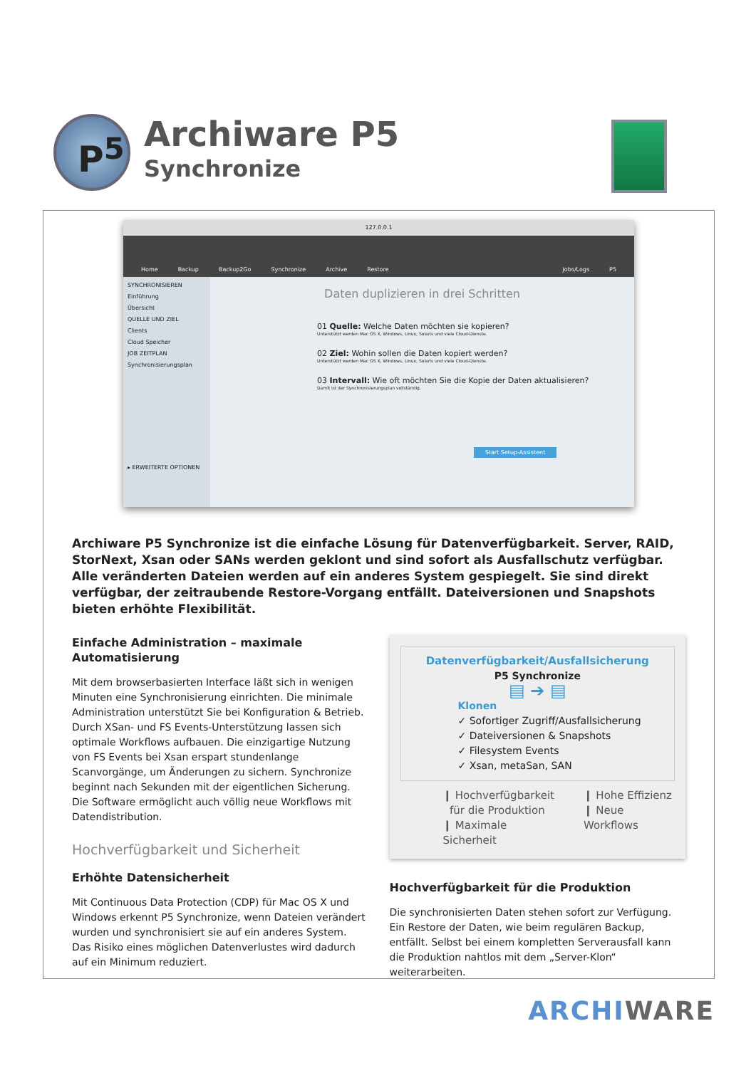P<sup>5</sup> Archiware P5
Synchronize
127.0.0.1
Home Backup Backup2Go Synchronize Archive Restore Jobs/Logs P5
SYNCHRONISIEREN
Einführung
Übersicht
QUELLE UND ZIEL
Clients
Cloud Speicher
JOB ZEITPLAN
Synchronisierungsplan
▸ ERWEITERTE OPTIONEN
Daten duplizieren in drei Schritten
01 Quelle: Welche Daten möchten sie kopieren?
Unterstützt werden Mac OS X, Windows, Linux, Solaris und viele Cloud-Dienste.
02 Ziel: Wohin sollen die Daten kopiert werden?
Unterstützt werden Mac OS X, Windows, Linux, Solaris und viele Cloud-Dienste.
03 Intervall: Wie oft möchten Sie die Kopie der Daten aktualisieren?
Damit ist der Synchronisierungsplan vollständig.
Start Setup-Assistent
Archiware P5 Synchronize ist die einfache Lösung für Datenverfügbarkeit. Server, RAID, StorNext, Xsan oder SANs werden geklont und sind sofort als Ausfallschutz verfügbar. Alle veränderten Dateien werden auf ein anderes System gespiegelt. Sie sind direkt verfügbar, der zeitraubende Restore-Vorgang entfällt. Dateiversionen und Snapshots bieten erhöhte Flexibilität.
Einfache Administration – maximale Automatisierung
Mit dem browserbasierten Interface läßt sich in wenigen Minuten eine Synchronisierung einrichten. Die minimale Administration unterstützt Sie bei Konfiguration & Betrieb. Durch XSan- und FS Events-Unterstützung lassen sich optimale Workflows aufbauen. Die einzigartige Nutzung von FS Events bei Xsan erspart stundenlange Scanvorgänge, um Änderungen zu sichern. Synchronize beginnt nach Sekunden mit der eigentlichen Sicherung. Die Software ermöglicht auch völlig neue Workflows mit Datendistribution.
Hochverfügbarkeit und Sicherheit
Erhöhte Datensicherheit
Mit Continuous Data Protection (CDP) für Mac OS X und Windows erkennt P5 Synchronize, wenn Dateien verändert wurden und synchronisiert sie auf ein anderes System. Das Risiko eines möglichen Datenverlustes wird dadurch auf ein Minimum reduziert.
Datenverfügbarkeit/Ausfallsicherung
P5 Synchronize
▤ ➔ ▤
Klonen
✓ Sofortiger Zugriff/Ausfallsicherung
✓ Dateiversionen & Snapshots
✓ Filesystem Events
✓ Xsan, metaSan, SAN
❙ Hochverfügbarkeit
für die Produktion
❙ Maximale Sicherheit
❙ Hohe Effizienz
❙ Neue Workflows
Hochverfügbarkeit für die Produktion
Die synchronisierten Daten stehen sofort zur Verfügung. Ein Restore der Daten, wie beim regulären Backup, entfällt. Selbst bei einem kompletten Serverausfall kann die Produktion nahtlos mit dem „Server-Klon“ weiterarbeiten.
ARCHI WARE